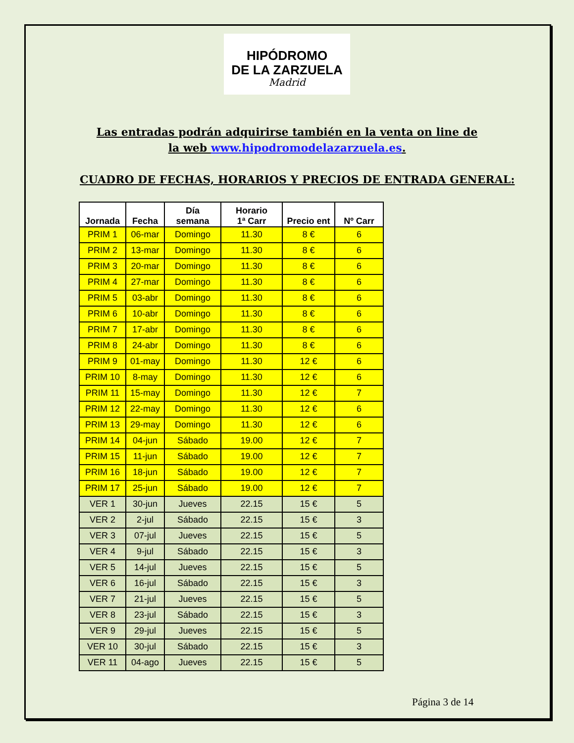HIPÓDROMO
DE LA ZARZUELA
Madrid
Las entradas podrán adquirirse también en la venta on line de la web www.hipodromodelazarzuela.es.
CUADRO DE FECHAS, HORARIOS Y PRECIOS DE ENTRADA GENERAL:
| Jornada | Fecha | Día semana | Horario 1ª Carr | Precio ent | Nº Carr |
| --- | --- | --- | --- | --- | --- |
| PRIM 1 | 06-mar | Domingo | 11.30 | 8 € | 6 |
| PRIM 2 | 13-mar | Domingo | 11.30 | 8 € | 6 |
| PRIM 3 | 20-mar | Domingo | 11.30 | 8 € | 6 |
| PRIM 4 | 27-mar | Domingo | 11.30 | 8 € | 6 |
| PRIM 5 | 03-abr | Domingo | 11.30 | 8 € | 6 |
| PRIM 6 | 10-abr | Domingo | 11.30 | 8 € | 6 |
| PRIM 7 | 17-abr | Domingo | 11.30 | 8 € | 6 |
| PRIM 8 | 24-abr | Domingo | 11.30 | 8 € | 6 |
| PRIM 9 | 01-may | Domingo | 11.30 | 12 € | 6 |
| PRIM 10 | 8-may | Domingo | 11.30 | 12 € | 6 |
| PRIM 11 | 15-may | Domingo | 11.30 | 12 € | 7 |
| PRIM 12 | 22-may | Domingo | 11.30 | 12 € | 6 |
| PRIM 13 | 29-may | Domingo | 11.30 | 12 € | 6 |
| PRIM 14 | 04-jun | Sábado | 19.00 | 12 € | 7 |
| PRIM 15 | 11-jun | Sábado | 19.00 | 12 € | 7 |
| PRIM 16 | 18-jun | Sábado | 19.00 | 12 € | 7 |
| PRIM 17 | 25-jun | Sábado | 19.00 | 12 € | 7 |
| VER 1 | 30-jun | Jueves | 22.15 | 15 € | 5 |
| VER 2 | 2-jul | Sábado | 22.15 | 15 € | 3 |
| VER 3 | 07-jul | Jueves | 22.15 | 15 € | 5 |
| VER 4 | 9-jul | Sábado | 22.15 | 15 € | 3 |
| VER 5 | 14-jul | Jueves | 22.15 | 15 € | 5 |
| VER 6 | 16-jul | Sábado | 22.15 | 15 € | 3 |
| VER 7 | 21-jul | Jueves | 22.15 | 15 € | 5 |
| VER 8 | 23-jul | Sábado | 22.15 | 15 € | 3 |
| VER 9 | 29-jul | Jueves | 22.15 | 15 € | 5 |
| VER 10 | 30-jul | Sábado | 22.15 | 15 € | 3 |
| VER 11 | 04-ago | Jueves | 22.15 | 15 € | 5 |
Página 3 de 14